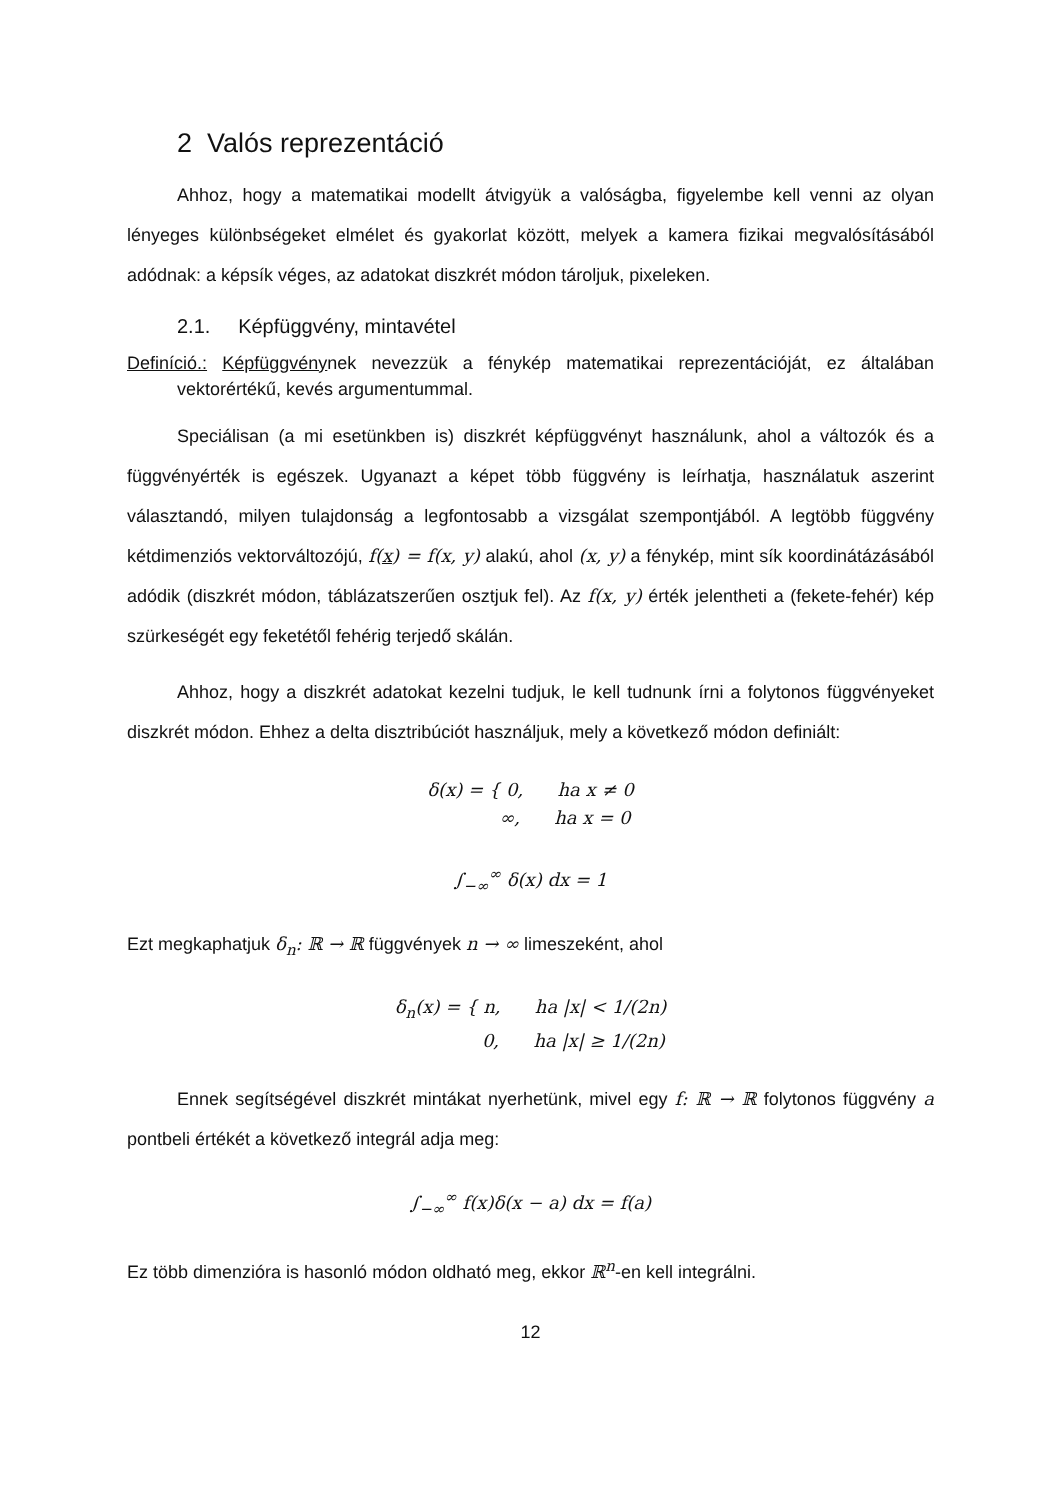2 Valós reprezentáció
Ahhoz, hogy a matematikai modellt átvigyük a valóságba, figyelembe kell venni az olyan lényeges különbségeket elmélet és gyakorlat között, melyek a kamera fizikai megvalósításából adódnak: a képsík véges, az adatokat diszkrét módon tároljuk, pixeleken.
2.1. Képfüggvény, mintavétel
Definíció.: Képfüggvénynek nevezzük a fénykép matematikai reprezentációját, ez általában vektorértékű, kevés argumentummal.
Speciálisan (a mi esetünkben is) diszkrét képfüggvényt használunk, ahol a változók és a függvényérték is egészek. Ugyanazt a képet több függvény is leírhatja, használatuk aszerint választandó, milyen tulajdonság a legfontosabb a vizsgálat szempontjából. A legtöbb függvény kétdimenziós vektorváltozójú, f(x) = f(x, y) alakú, ahol (x, y) a fénykép, mint sík koordinátázásából adódik (diszkrét módon, táblázatszerűen osztjuk fel). Az f(x, y) érték jelentheti a (fekete-fehér) kép szürkeségét egy feketétől fehérig terjedő skálán.
Ahhoz, hogy a diszkrét adatokat kezelni tudjuk, le kell tudnunk írni a folytonos függvényeket diszkrét módon. Ehhez a delta disztribúciót használjuk, mely a következő módon definiált:
δ(x) = { 0, ha x ≠ 0
∞, ha x = 0
∫<sub>−∞</sub><sup>∞</sup> δ(x) dx = 1
Ezt megkaphatjuk δ<sub>n</sub>: ℝ → ℝ függvények n → ∞ limeszeként, ahol
δ<sub>n</sub>(x) = { n, ha |x| < 1/(2n)
0, ha |x| ≥ 1/(2n)
Ennek segítségével diszkrét mintákat nyerhetünk, mivel egy f: ℝ → ℝ folytonos függvény a pontbeli értékét a következő integrál adja meg:
∫<sub>−∞</sub><sup>∞</sup> f(x)δ(x − a) dx = f(a)
Ez több dimenzióra is hasonló módon oldható meg, ekkor ℝ<sup>n</sup>-en kell integrálni.
12